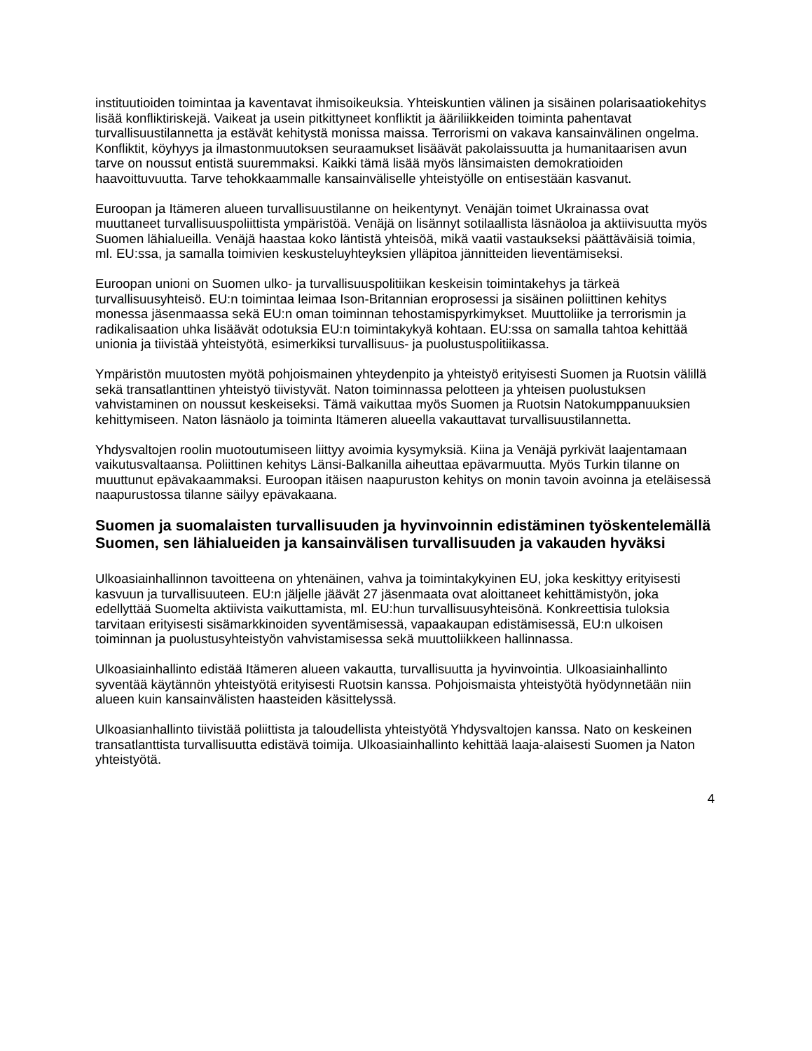instituutioiden toimintaa ja kaventavat ihmisoikeuksia. Yhteiskuntien välinen ja sisäinen polarisaatiokehitys lisää konfliktiriskejä. Vaikeat ja usein pitkittyneet konfliktit ja ääriliikkeiden toiminta pahentavat turvallisuustilannetta ja estävät kehitystä monissa maissa. Terrorismi on vakava kansainvälinen ongelma. Konfliktit, köyhyys ja ilmastonmuutoksen seuraamukset lisäävät pakolaissuutta ja humanitaarisen avun tarve on noussut entistä suuremmaksi. Kaikki tämä lisää myös länsimaisten demokratioiden haavoittuvuutta. Tarve tehokkaammalle kansainväliselle yhteistyölle on entisestään kasvanut.
Euroopan ja Itämeren alueen turvallisuustilanne on heikentynyt. Venäjän toimet Ukrainassa ovat muuttaneet turvallisuuspoliittista ympäristöä. Venäjä on lisännyt sotilaallista läsnäoloa ja aktiivisuutta myös Suomen lähialueilla. Venäjä haastaa koko läntistä yhteisöä, mikä vaatii vastaukseksi päättäväisiä toimia, ml. EU:ssa, ja samalla toimivien keskusteluyhteyksien ylläpitoa jännitteiden lieventämiseksi.
Euroopan unioni on Suomen ulko- ja turvallisuuspolitiikan keskeisin toimintakehys ja tärkeä turvallisuusyhteisö. EU:n toimintaa leimaa Ison-Britannian eroprosessi ja sisäinen poliittinen kehitys monessa jäsenmaassa sekä EU:n oman toiminnan tehostamispyrkimykset. Muuttoliike ja terrorismin ja radikalisaation uhka lisäävät odotuksia EU:n toimintakykyä kohtaan. EU:ssa on samalla tahtoa kehittää unionia ja tiivistää yhteistyötä, esimerkiksi turvallisuus- ja puolustuspolitiikassa.
Ympäristön muutosten myötä pohjoismainen yhteydenpito ja yhteistyö erityisesti Suomen ja Ruotsin välillä sekä transatlanttinen yhteistyö tiivistyvät. Naton toiminnassa pelotteen ja yhteisen puolustuksen vahvistaminen on noussut keskeiseksi. Tämä vaikuttaa myös Suomen ja Ruotsin Natokumppanuuksien kehittymiseen. Naton läsnäolo ja toiminta Itämeren alueella vakauttavat turvallisuustilannetta.
Yhdysvaltojen roolin muotoutumiseen liittyy avoimia kysymyksiä. Kiina ja Venäjä pyrkivät laajentamaan vaikutusvaltaansa. Poliittinen kehitys Länsi-Balkanilla aiheuttaa epävarmuutta. Myös Turkin tilanne on muuttunut epävakaammaksi. Euroopan itäisen naapuruston kehitys on monin tavoin avoinna ja eteläisessä naapurustossa tilanne säilyy epävakaana.
Suomen ja suomalaisten turvallisuuden ja hyvinvoinnin edistäminen työskentelemällä Suomen, sen lähialueiden ja kansainvälisen turvallisuuden ja vakauden hyväksi
Ulkoasiainhallinnon tavoitteena on yhtenäinen, vahva ja toimintakykyinen EU, joka keskittyy erityisesti kasvuun ja turvallisuuteen. EU:n jäljelle jäävät 27 jäsenmaata ovat aloittaneet kehittämistyön, joka edellyttää Suomelta aktiivista vaikuttamista, ml. EU:hun turvallisuusyhteisönä. Konkreettisia tuloksia tarvitaan erityisesti sisämarkkinoiden syventämisessä, vapaakaupan edistämisessä, EU:n ulkoisen toiminnan ja puolustusyhteistyön vahvistamisessa sekä muuttoliikkeen hallinnassa.
Ulkoasiainhallinto edistää Itämeren alueen vakautta, turvallisuutta ja hyvinvointia. Ulkoasiainhallinto syventää käytännön yhteistyötä erityisesti Ruotsin kanssa. Pohjoismaista yhteistyötä hyödynnetään niin alueen kuin kansainvälisten haasteiden käsittelyssä.
Ulkoasianhallinto tiivistää poliittista ja taloudellista yhteistyötä Yhdysvaltojen kanssa. Nato on keskeinen transatlanttista turvallisuutta edistävä toimija. Ulkoasiainhallinto kehittää laaja-alaisesti Suomen ja Naton yhteistyötä.
4